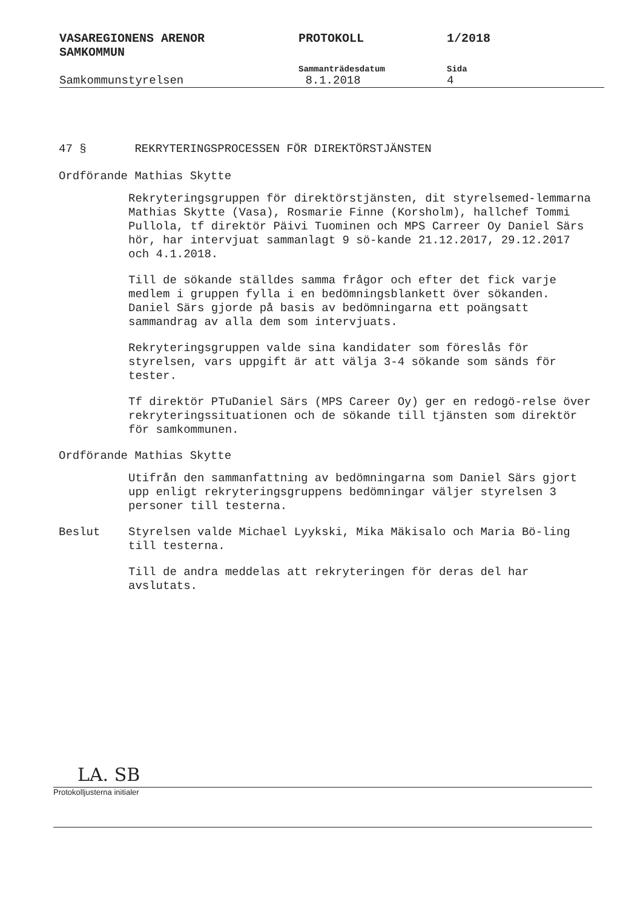VASAREGIONENS ARENOR
SAMKOMMUN
PROTOKOLL 1/2018
Sammanträdesdatum Sida
Samkommunstyrelsen 8.1.2018 4
47 § REKRYTERINGSPROCESSEN FÖR DIREKTÖRSTJÄNSTEN
Ordförande Mathias Skytte
Rekryteringsgruppen för direktörstjänsten, dit styrelsemed-lemmarna Mathias Skytte (Vasa), Rosmarie Finne (Korsholm), hallchef Tommi Pullola, tf direktör Päivi Tuominen och MPS Carreer Oy Daniel Särs hör, har intervjuat sammanlagt 9 sö-kande 21.12.2017, 29.12.2017 och 4.1.2018.
Till de sökande ställdes samma frågor och efter det fick varje medlem i gruppen fylla i en bedömningsblankett över sökanden. Daniel Särs gjorde på basis av bedömningarna ett poängsatt sammandrag av alla dem som intervjuats.
Rekryteringsgruppen valde sina kandidater som föreslås för styrelsen, vars uppgift är att välja 3-4 sökande som sänds för tester.
Tf direktör PTuDaniel Särs (MPS Career Oy) ger en redogö-relse över rekryteringssituationen och de sökande till tjänsten som direktör för samkommunen.
Ordförande Mathias Skytte
Utifrån den sammanfattning av bedömningarna som Daniel Särs gjort upp enligt rekryteringsgruppens bedömningar väljer styrelsen 3 personer till testerna.
Beslut Styrelsen valde Michael Lyykski, Mika Mäkisalo och Maria Bö-ling till testerna.
Till de andra meddelas att rekryteringen för deras del har avslutats.
LA. SB
Protokolljusterna initialer